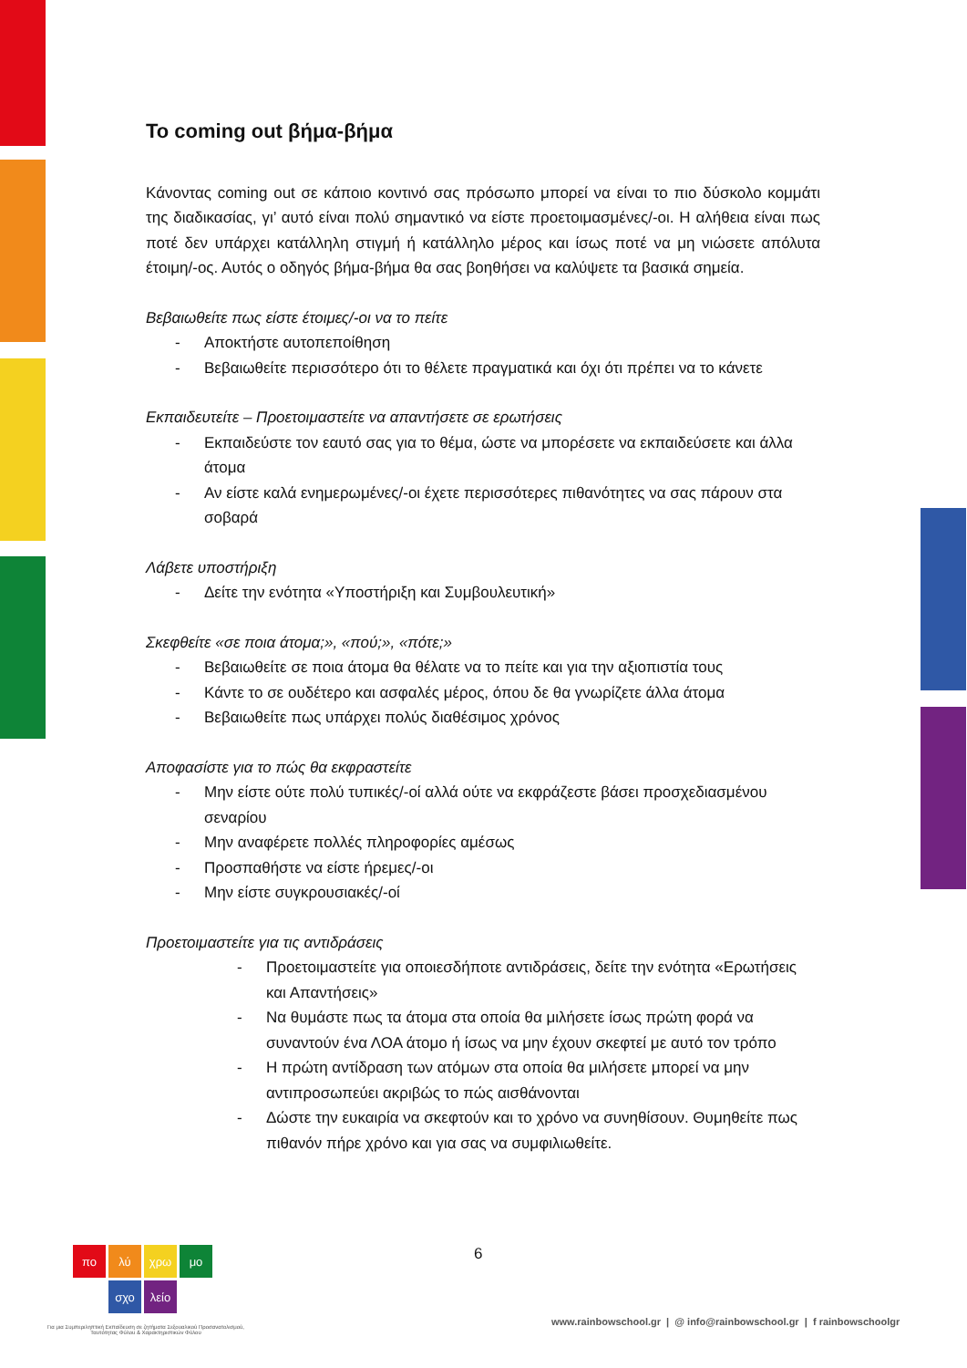To coming out βήμα-βήμα
Κάνοντας coming out σε κάποιο κοντινό σας πρόσωπο μπορεί να είναι το πιο δύσκολο κομμάτι της διαδικασίας, γι’ αυτό είναι πολύ σημαντικό να είστε προετοιμασμένες/-οι. Η αλήθεια είναι πως ποτέ δεν υπάρχει κατάλληλη στιγμή ή κατάλληλο μέρος και ίσως ποτέ να μη νιώσετε απόλυτα έτοιμη/-ος. Αυτός ο οδηγός βήμα-βήμα θα σας βοηθήσει να καλύψετε τα βασικά σημεία.
Βεβαιωθείτε πως είστε έτοιμες/-οι να το πείτε
- Αποκτήστε αυτοπεποίθηση
- Βεβαιωθείτε περισσότερο ότι το θέλετε πραγματικά και όχι ότι πρέπει να το κάνετε
Εκπαιδευτείτε – Προετοιμαστείτε να απαντήσετε σε ερωτήσεις
- Εκπαιδεύστε τον εαυτό σας για το θέμα, ώστε να μπορέσετε να εκπαιδεύσετε και άλλα άτομα
- Αν είστε καλά ενημερωμένες/-οι έχετε περισσότερες πιθανότητες να σας πάρουν στα σοβαρά
Λάβετε υποστήριξη
- Δείτε την ενότητα «Υποστήριξη και Συμβουλευτική»
Σκεφθείτε «σε ποια άτομα;», «πού;», «πότε;»
- Βεβαιωθείτε σε ποια άτομα θα θέλατε να το πείτε και για την αξιοπιστία τους
- Κάντε το σε ουδέτερο και ασφαλές μέρος, όπου δε θα γνωρίζετε άλλα άτομα
- Βεβαιωθείτε πως υπάρχει πολύς διαθέσιμος χρόνος
Αποφασίστε για το πώς θα εκφραστείτε
- Μην είστε ούτε πολύ τυπικές/-οί αλλά ούτε να εκφράζεστε βάσει προσχεδιασμένου σεναρίου
- Μην αναφέρετε πολλές πληροφορίες αμέσως
- Προσπαθήστε να είστε ήρεμες/-οι
- Μην είστε συγκρουσιακές/-οί
Προετοιμαστείτε για τις αντιδράσεις
- Προετοιμαστείτε για οποιεσδήποτε αντιδράσεις, δείτε την ενότητα «Ερωτήσεις και Απαντήσεις»
- Να θυμάστε πως τα άτομα στα οποία θα μιλήσετε ίσως πρώτη φορά να συναντούν ένα ΛΟΑ άτομο ή ίσως να μην έχουν σκεφτεί με αυτό τον τρόπο
- Η πρώτη αντίδραση των ατόμων στα οποία θα μιλήσετε μπορεί να μην αντιπροσωπεύει ακριβώς το πώς αισθάνονται
- Δώστε την ευκαιρία να σκεφτούν και το χρόνο να συνηθίσουν. Θυμηθείτε πως πιθανόν πήρε χρόνο και για σας να συμφιλιωθείτε.
πο λύ χρω μο σχο λείο 6
Για μια Συμπεριληπτική Εκπαίδευση σε ζητήματα Σεξουαλικού Προσανατολισμού, Ταυτότητας Φύλου & Χαρακτηριστικών Φύλου
www.rainbowschool.gr | @ info@rainbowschool.gr | f rainbowschoolgr